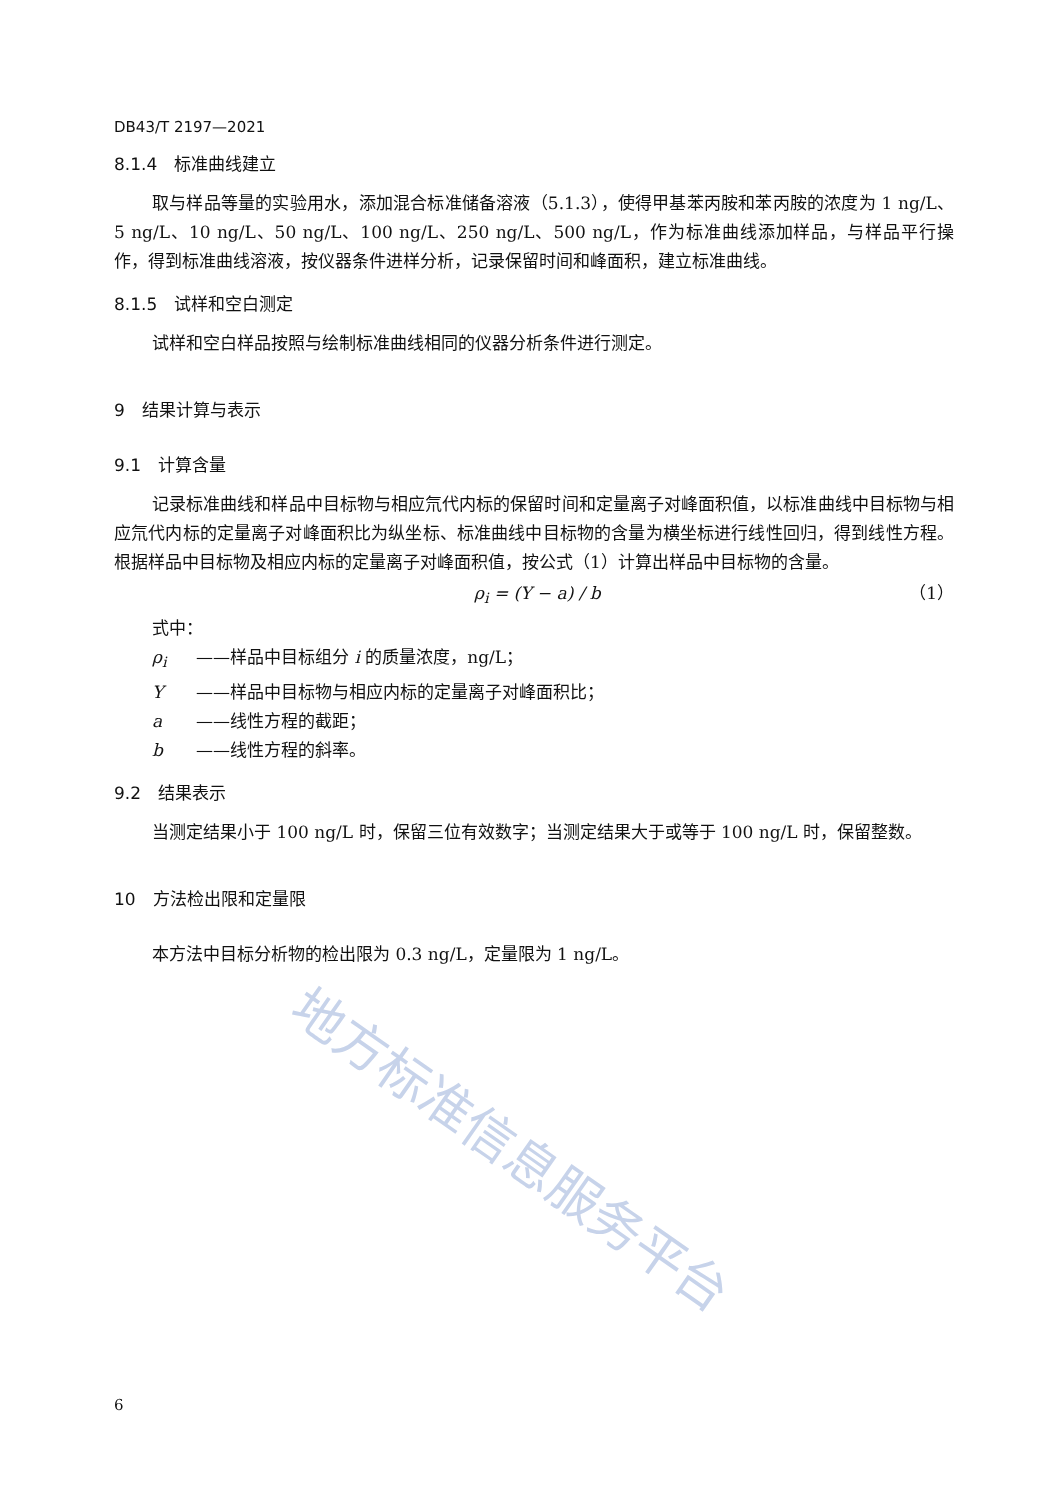地方标准信息服务平台
DB43/T 2197—2021
8.1.4　标准曲线建立
取与样品等量的实验用水，添加混合标准储备溶液（5.1.3），使得甲基苯丙胺和苯丙胺的浓度为 1 ng/L、5 ng/L、10 ng/L、50 ng/L、100 ng/L、250 ng/L、500 ng/L，作为标准曲线添加样品，与样品平行操作，得到标准曲线溶液，按仪器条件进样分析，记录保留时间和峰面积，建立标准曲线。
8.1.5　试样和空白测定
试样和空白样品按照与绘制标准曲线相同的仪器分析条件进行测定。
9　结果计算与表示
9.1　计算含量
记录标准曲线和样品中目标物与相应氘代内标的保留时间和定量离子对峰面积值，以标准曲线中目标物与相应氘代内标的定量离子对峰面积比为纵坐标、标准曲线中目标物的含量为横坐标进行线性回归，得到线性方程。根据样品中目标物及相应内标的定量离子对峰面积值，按公式（1）计算出样品中目标物的含量。
ρ<sub>i</sub> = (Y − a) / b （1）
式中：
ρ<sub>i</sub> ——样品中目标组分 i 的质量浓度，ng/L；
Y ——样品中目标物与相应内标的定量离子对峰面积比；
a ——线性方程的截距；
b ——线性方程的斜率。
9.2　结果表示
当测定结果小于 100 ng/L 时，保留三位有效数字；当测定结果大于或等于 100 ng/L 时，保留整数。
10　方法检出限和定量限
本方法中目标分析物的检出限为 0.3 ng/L，定量限为 1 ng/L。
6